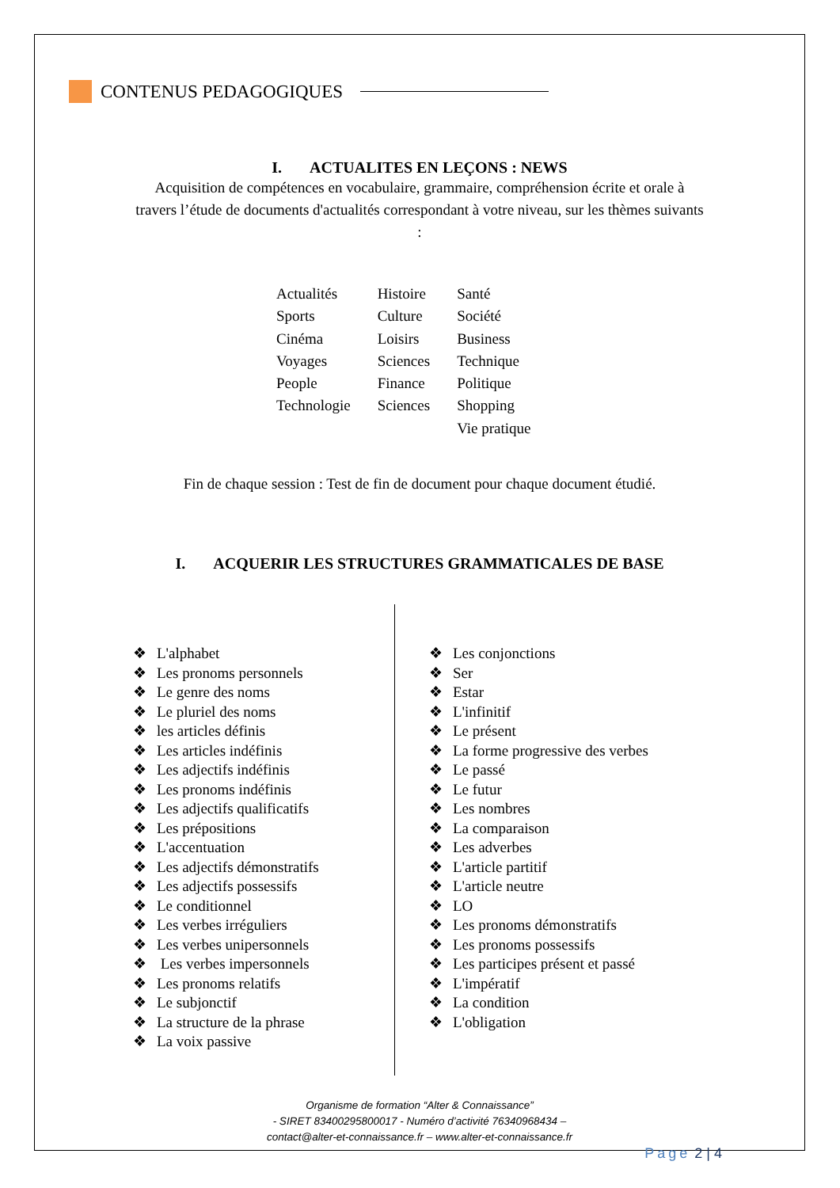CONTENUS PEDAGOGIQUES
I. ACTUALITES EN LEÇONS : NEWS
Acquisition de compétences en vocabulaire, grammaire, compréhension écrite et orale à
travers l’étude de documents d'actualités correspondant à votre niveau, sur les thèmes suivants
:
Actualités
Sports
Cinéma
Voyages
People
Technologie
Histoire
Culture
Loisirs
Sciences
Finance
Sciences
Santé
Société
Business
Technique
Politique
Shopping
Vie pratique
Fin de chaque session : Test de fin de document pour chaque document étudié.
I. ACQUERIR LES STRUCTURES GRAMMATICALES DE BASE
❖ L'alphabet
❖ Les pronoms personnels
❖ Le genre des noms
❖ Le pluriel des noms
❖ les articles définis
❖ Les articles indéfinis
❖ Les adjectifs indéfinis
❖ Les pronoms indéfinis
❖ Les adjectifs qualificatifs
❖ Les prépositions
❖ L'accentuation
❖ Les adjectifs démonstratifs
❖ Les adjectifs possessifs
❖ Le conditionnel
❖ Les verbes irréguliers
❖ Les verbes unipersonnels
❖ Les verbes impersonnels
❖ Les pronoms relatifs
❖ Le subjonctif
❖ La structure de la phrase
❖ La voix passive
❖ Les conjonctions
❖ Ser
❖ Estar
❖ L'infinitif
❖ Le présent
❖ La forme progressive des verbes
❖ Le passé
❖ Le futur
❖ Les nombres
❖ La comparaison
❖ Les adverbes
❖ L'article partitif
❖ L'article neutre
❖ LO
❖ Les pronoms démonstratifs
❖ Les pronoms possessifs
❖ Les participes présent et passé
❖ L'impératif
❖ La condition
❖ L'obligation
Organisme de formation “Alter & Connaissance”
- SIRET 83400295800017 - Numéro d’activité 76340968434 –
contact@alter-et-connaissance.fr – www.alter-et-connaissance.fr
Page 2 | 4